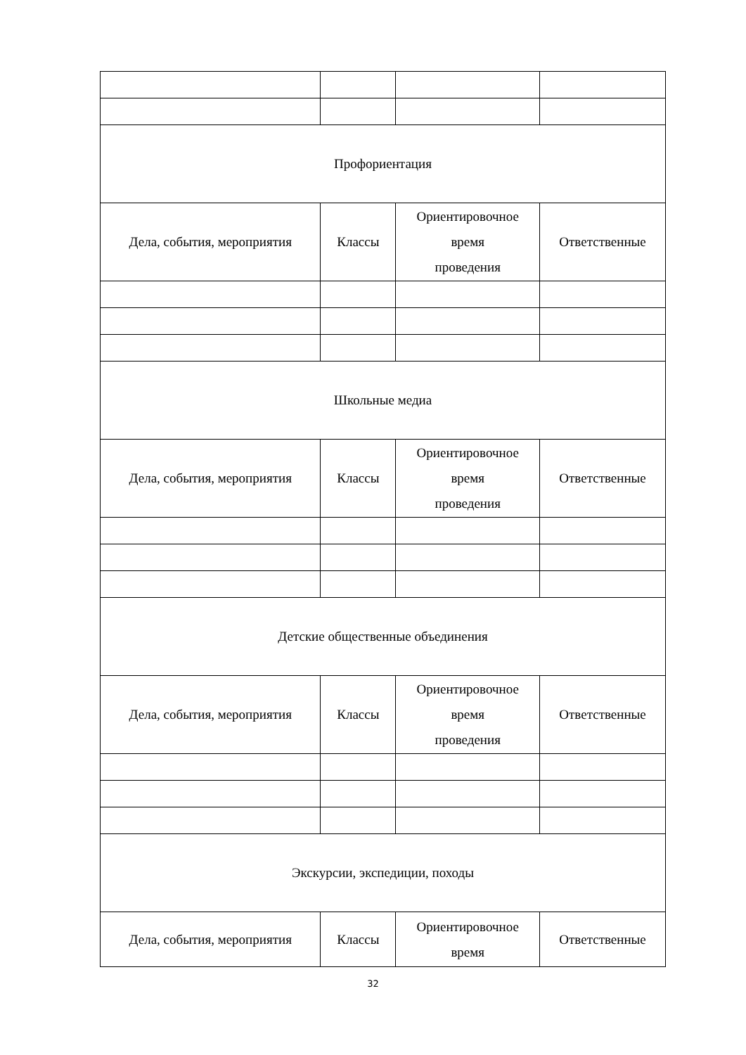| Профориентация | | | |
| Дела, события, мероприятия | Классы | Ориентировочное время проведения | Ответственные |
| Школьные медиа | | | |
| Дела, события, мероприятия | Классы | Ориентировочное время проведения | Ответственные |
| Детские общественные объединения | | | |
| Дела, события, мероприятия | Классы | Ориентировочное время проведения | Ответственные |
| Экскурсии, экспедиции, походы | | | |
| Дела, события, мероприятия | Классы | Ориентировочное время | Ответственные |
32